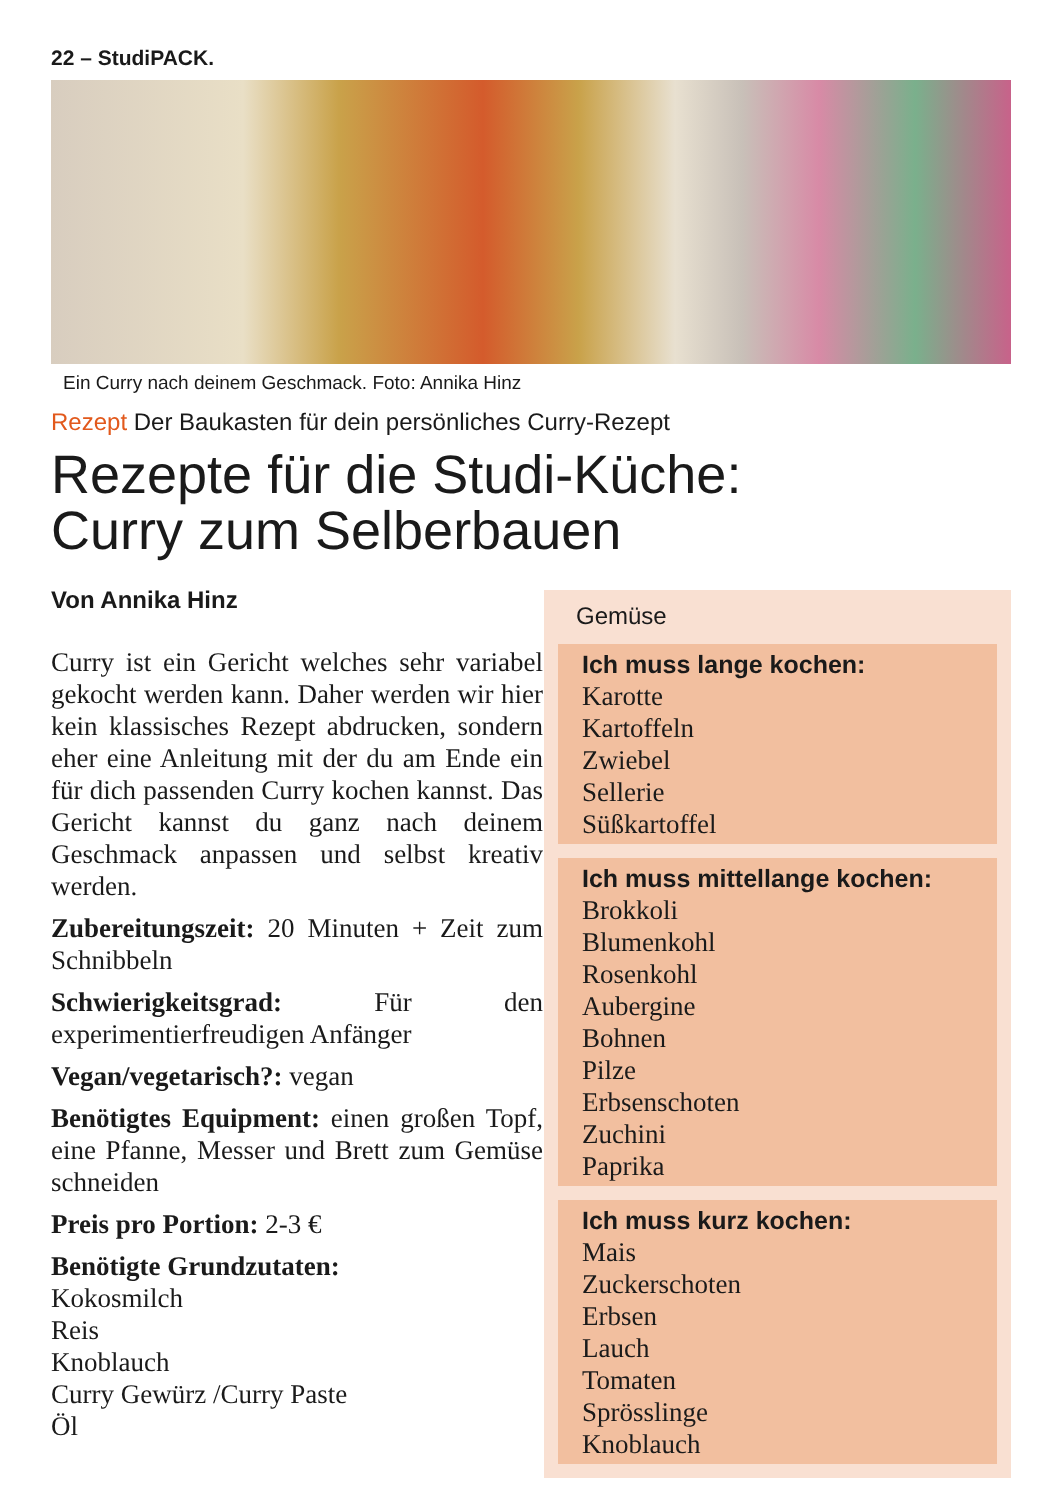22 – StudiPACK.
Ein Curry nach deinem Geschmack. Foto: Annika Hinz
Rezept Der Baukasten für dein persönliches Curry-Rezept
Rezepte für die Studi-Küche:
Curry zum Selberbauen
Von Annika Hinz
Curry ist ein Gericht welches sehr variabel gekocht werden kann. Daher werden wir hier kein klassisches Rezept abdrucken, sondern eher eine Anleitung mit der du am Ende ein für dich passenden Curry kochen kannst. Das Gericht kannst du ganz nach deinem Geschmack anpassen und selbst kreativ werden.
Zubereitungszeit: 20 Minuten + Zeit zum Schnibbeln
Schwierigkeitsgrad: Für den experimentierfreudigen Anfänger
Vegan/vegetarisch?: vegan
Benötigtes Equipment: einen großen Topf, eine Pfanne, Messer und Brett zum Gemüse schneiden
Preis pro Portion: 2-3 €
Benötigte Grundzutaten:
Kokosmilch
Reis
Knoblauch
Curry Gewürz /Curry Paste
Öl
Gemüse
Ich muss lange kochen:
Karotte
Kartoffeln
Zwiebel
Sellerie
Süßkartoffel
Ich muss mittellange kochen:
Brokkoli
Blumenkohl
Rosenkohl
Aubergine
Bohnen
Pilze
Erbsenschoten
Zuchini
Paprika
Ich muss kurz kochen:
Mais
Zuckerschoten
Erbsen
Lauch
Tomaten
Sprösslinge
Knoblauch